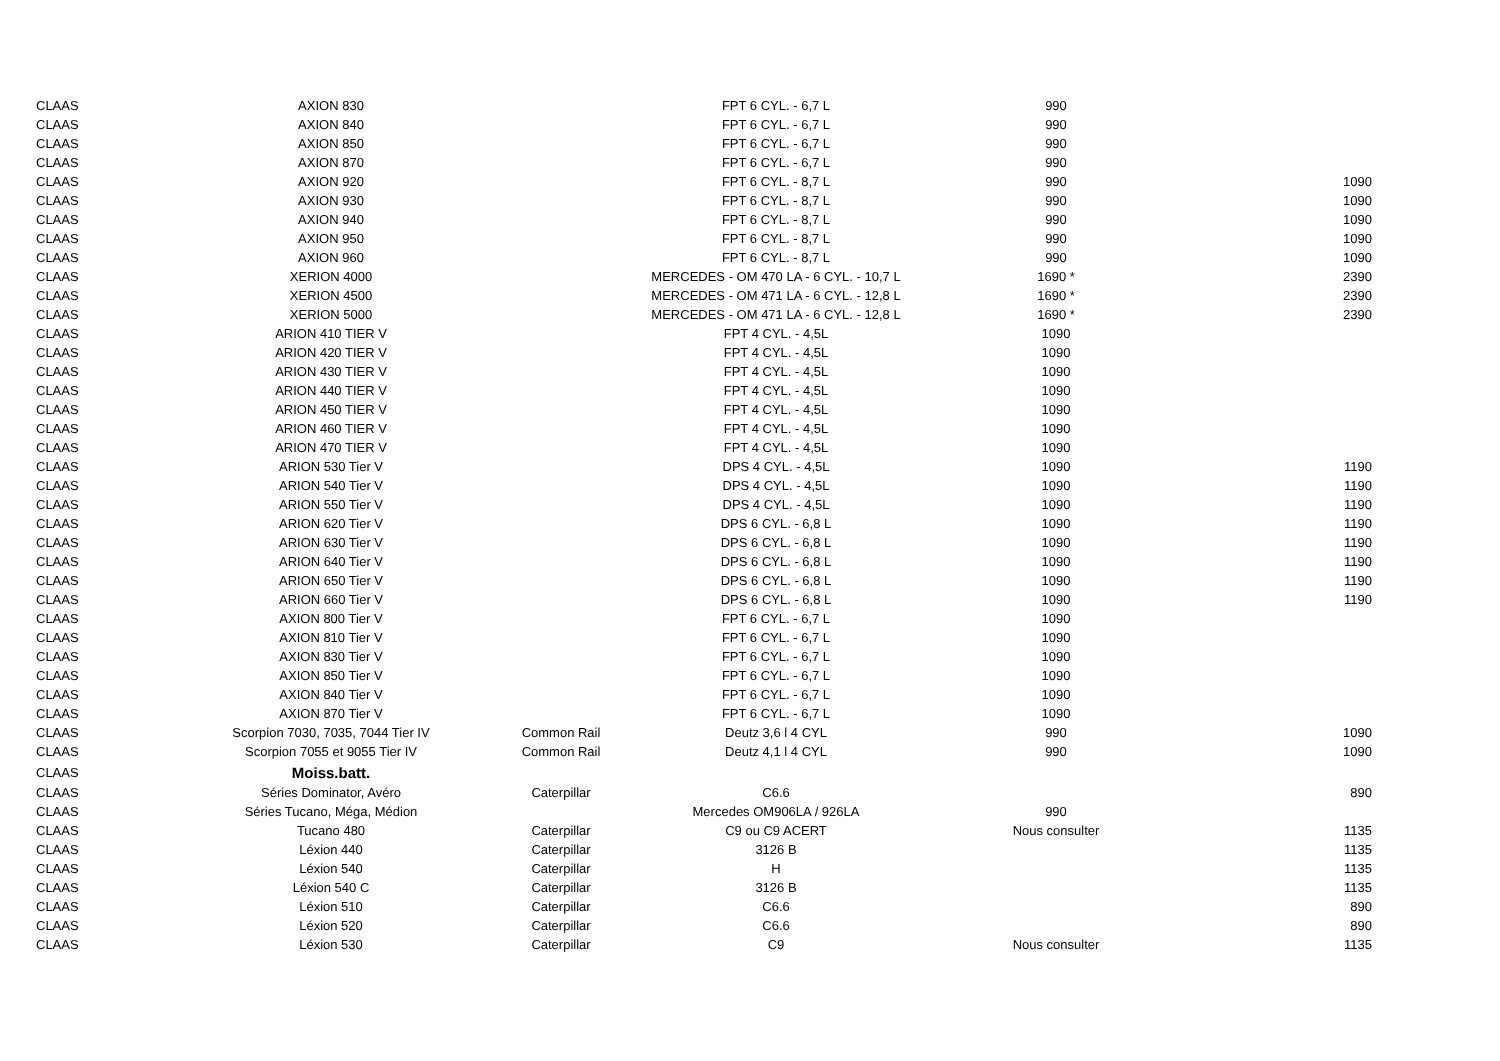| CLAAS | AXION 830 | | FPT 6 CYL. - 6,7 L | 990 | |
| CLAAS | AXION 840 | | FPT 6 CYL. - 6,7 L | 990 | |
| CLAAS | AXION 850 | | FPT 6 CYL. - 6,7 L | 990 | |
| CLAAS | AXION 870 | | FPT 6 CYL. - 6,7 L | 990 | |
| CLAAS | AXION 920 | | FPT 6 CYL. - 8,7 L | 990 | 1090 |
| CLAAS | AXION 930 | | FPT 6 CYL. - 8,7 L | 990 | 1090 |
| CLAAS | AXION 940 | | FPT 6 CYL. - 8,7 L | 990 | 1090 |
| CLAAS | AXION 950 | | FPT 6 CYL. - 8,7 L | 990 | 1090 |
| CLAAS | AXION 960 | | FPT 6 CYL. - 8,7 L | 990 | 1090 |
| CLAAS | XERION 4000 | | MERCEDES - OM 470 LA - 6 CYL. - 10,7 L | 1690 * | 2390 |
| CLAAS | XERION 4500 | | MERCEDES - OM 471 LA - 6 CYL. - 12,8 L | 1690 * | 2390 |
| CLAAS | XERION 5000 | | MERCEDES - OM 471 LA - 6 CYL. - 12,8 L | 1690 * | 2390 |
| CLAAS | ARION 410 TIER V | | FPT 4 CYL. - 4,5L | 1090 | |
| CLAAS | ARION 420 TIER V | | FPT 4 CYL. - 4,5L | 1090 | |
| CLAAS | ARION 430 TIER V | | FPT 4 CYL. - 4,5L | 1090 | |
| CLAAS | ARION 440 TIER V | | FPT 4 CYL. - 4,5L | 1090 | |
| CLAAS | ARION 450 TIER V | | FPT 4 CYL. - 4,5L | 1090 | |
| CLAAS | ARION 460 TIER V | | FPT 4 CYL. - 4,5L | 1090 | |
| CLAAS | ARION 470 TIER V | | FPT 4 CYL. - 4,5L | 1090 | |
| CLAAS | ARION 530 Tier V | | DPS 4 CYL. - 4,5L | 1090 | 1190 |
| CLAAS | ARION 540 Tier V | | DPS 4 CYL. - 4,5L | 1090 | 1190 |
| CLAAS | ARION 550 Tier V | | DPS 4 CYL. - 4,5L | 1090 | 1190 |
| CLAAS | ARION 620 Tier V | | DPS 6 CYL. - 6,8 L | 1090 | 1190 |
| CLAAS | ARION 630 Tier V | | DPS 6 CYL. - 6,8 L | 1090 | 1190 |
| CLAAS | ARION 640 Tier V | | DPS 6 CYL. - 6,8 L | 1090 | 1190 |
| CLAAS | ARION 650 Tier V | | DPS 6 CYL. - 6,8 L | 1090 | 1190 |
| CLAAS | ARION 660 Tier V | | DPS 6 CYL. - 6,8 L | 1090 | 1190 |
| CLAAS | AXION 800 Tier V | | FPT 6 CYL. - 6,7 L | 1090 | |
| CLAAS | AXION 810 Tier V | | FPT 6 CYL. - 6,7 L | 1090 | |
| CLAAS | AXION 830 Tier V | | FPT 6 CYL. - 6,7 L | 1090 | |
| CLAAS | AXION 850 Tier V | | FPT 6 CYL. - 6,7 L | 1090 | |
| CLAAS | AXION 840 Tier V | | FPT 6 CYL. - 6,7 L | 1090 | |
| CLAAS | AXION 870 Tier V | | FPT 6 CYL. - 6,7 L | 1090 | |
| CLAAS | Scorpion 7030, 7035, 7044 Tier IV | Common Rail | Deutz 3,6 l 4 CYL | 990 | 1090 |
| CLAAS | Scorpion 7055 et 9055 Tier IV | Common Rail | Deutz 4,1 l 4 CYL | 990 | 1090 |
| CLAAS | Moiss.batt. | | | | |
| CLAAS | Séries Dominator, Avéro | Caterpillar | C6.6 | | 890 |
| CLAAS | Séries Tucano, Méga, Médion | | Mercedes OM906LA / 926LA | 990 | |
| CLAAS | Tucano 480 | Caterpillar | C9 ou C9 ACERT | Nous consulter | 1135 |
| CLAAS | Léxion 440 | Caterpillar | 3126 B | | 1135 |
| CLAAS | Léxion 540 | Caterpillar | H | | 1135 |
| CLAAS | Léxion 540 C | Caterpillar | 3126 B | | 1135 |
| CLAAS | Léxion 510 | Caterpillar | C6.6 | | 890 |
| CLAAS | Léxion 520 | Caterpillar | C6.6 | | 890 |
| CLAAS | Léxion 530 | Caterpillar | C9 | Nous consulter | 1135 |